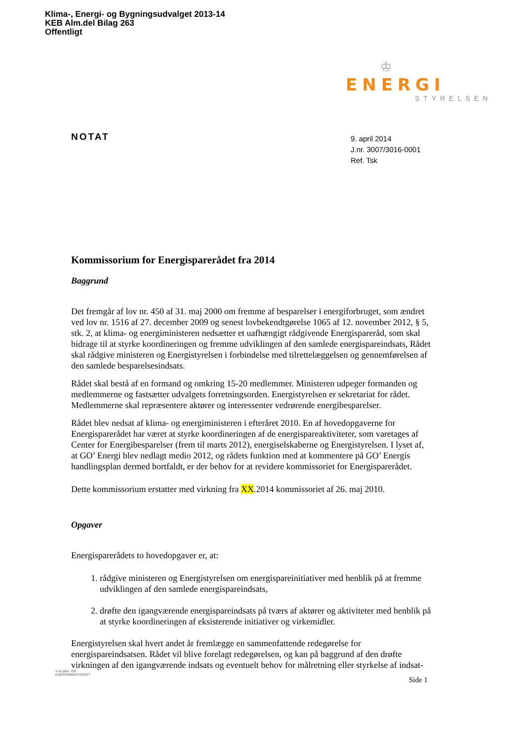Klima-, Energi- og Bygningsudvalget 2013-14
KEB Alm.del Bilag 263
Offentligt
♔
ENERGI
STYRELSEN
NOTAT
9. april 2014
J.nr. 3007/3016-0001
Ref. Tsk
Kommissorium for Energisparerådet fra 2014
Baggrund
Det fremgår af lov nr. 450 af 31. maj 2000 om fremme af besparelser i energiforbruget, som ændret ved lov nr. 1516 af 27. december 2009 og senest lovbekendtgørelse 1065 af 12. november 2012, § 5, stk. 2, at klima- og energiministeren nedsætter et uafhængigt rådgivende Energispareråd, som skal bidrage til at styrke koordineringen og fremme udviklingen af den samlede energispareindsats, Rådet skal rådgive ministeren og Energistyrelsen i forbindelse med tilrettelæggelsen og gennemførelsen af den samlede besparelsesindsats.
Rådet skal bestå af en formand og omkring 15-20 medlemmer. Ministeren udpeger formanden og medlemmerne og fastsætter udvalgets forretningsorden. Energistyrelsen er sekretariat for rådet. Medlemmerne skal repræsentere aktører og interessenter vedrørende energibesparelser.
Rådet blev nedsat af klima- og energiministeren i efteråret 2010. En af hovedopgaverne for Energisparerådet har været at styrke koordineringen af de energispareaktiviteter, som varetages af Center for Energibesparelser (frem til marts 2012), energiselskaberne og Energistyrelsen. I lyset af, at GO’ Energi blev nedlagt medio 2012, og rådets funktion med at kommentere på GO’ Energis handlingsplan dermed bortfaldt, er der behov for at revidere kommissoriet for Energisparerådet.
Dette kommissorium erstatter med virkning fra XX.2014 kommissoriet af 26. maj 2010.
Opgaver
Energisparerådets to hovedopgaver er, at:
1. rådgive ministeren og Energistyrelsen om energispareinitiativer med henblik på at fremme udviklingen af den samlede energispareindsats,
2. drøfte den igangværende energispareindsats på tværs af aktører og aktiviteter med henblik på at styrke koordineringen af eksisterende initiativer og virkemidler.
Energistyrelsen skal hvert andet år fremlægge en sammenfattende redegørelse for energispareindsatsen. Rådet vil blive forelagt redegørelsen, og kan på baggrund af den drøfte virkningen af den igangværende indsats og eventuelt behov for målretning eller styrkelse af indsat-
● KLIMA- OG
ENERGIMINISTERIET
Side 1